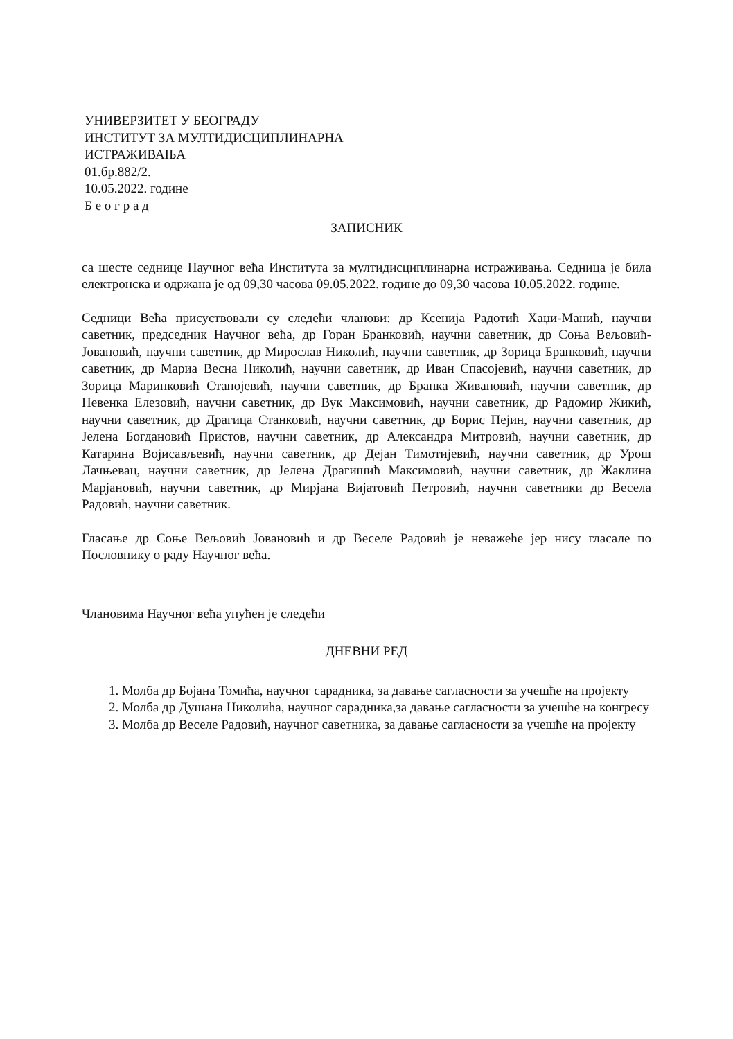УНИВЕРЗИТЕТ У БЕОГРАДУ
ИНСТИТУТ ЗА МУЛТИДИСЦИПЛИНАРНА
ИСТРАЖИВАЊА
01.бр.882/2.
10.05.2022. године
Б е о г р а д
ЗАПИСНИК
са шесте седнице Научног већа Института за мултидисциплинарна истраживања. Седница је била електронска и одржана је од 09,30 часова 09.05.2022. године до 09,30 часова 10.05.2022. године.
Седници Већа присуствовали су следећи чланови: др Ксенија Радотић Хаџи-Манић, научни саветник, председник Научног већа, др Горан Бранковић, научни саветник, др Соња Вељовић-Јовановић, научни саветник, др Мирослав Николић, научни саветник, др Зорица Бранковић, научни саветник, др Мариа Весна Николић, научни саветник, др Иван Спасојевић, научни саветник, др Зорица Маринковић Станојевић, научни саветник, др Бранка Живановић, научни саветник, др Невенка Елезовић, научни саветник, др Вук Максимовић, научни саветник, др Радомир Жикић, научни саветник, др Драгица Станковић, научни саветник, др Борис Пејин, научни саветник, др Јелена Богдановић Пристов, научни саветник, др Александра Митровић, научни саветник, др Катарина Војисављевић, научни саветник, др Дејан Тимотијевић, научни саветник, др Урош Лачњевац, научни саветник, др Јелена Драгишић Максимовић, научни саветник, др Жаклина Марјановић, научни саветник, др Мирјана Вијатовић Петровић, научни саветники др Весела Радовић, научни саветник.
Гласање др Соње Вељовић Јовановић и др Веселе Радовић је неважеће јер нису гласале по Пословнику о раду Научног већа.
Члановима Научног већа упућен је следећи
ДНЕВНИ РЕД
1. Молба др Бојана Томића, научног сарадника, за давање сагласности за учешће на пројекту
2. Молба др Душана Николића, научног сарадника,за давање сагласности за учешће на конгресу
3. Молба др Веселе Радовић, научног саветника, за давање сагласности за учешће на пројекту